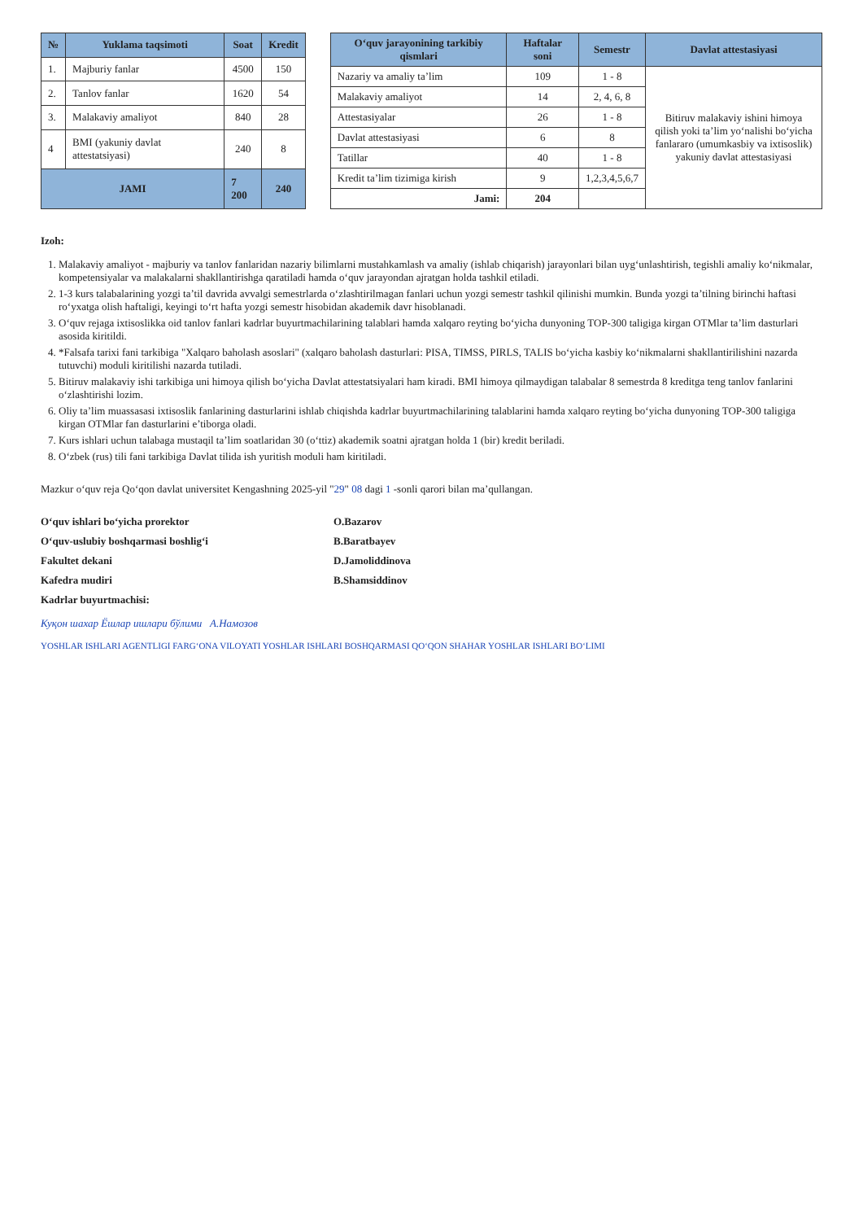| № | Yuklama taqsimoti | Soat | Kredit |
| --- | --- | --- | --- |
| 1. | Majburiy fanlar | 4500 | 150 |
| 2. | Tanlov fanlar | 1620 | 54 |
| 3. | Malakaviy amaliyot | 840 | 28 |
| 4 | BMI (yakuniy davlat attestatsiyasi) | 240 | 8 |
| JAMI | | 7 200 | 240 |
| O‘quv jarayonining tarkibiy qismlari | Haftalar soni | Semestr | Davlat attestasiyasi |
| --- | --- | --- | --- |
| Nazariy va amaliy ta’lim | 109 | 1 - 8 | Bitiruv malakaviy ishini himoya qilish yoki ta’lim yo‘nalishi bo‘yicha fanlararo (umumkasbiy va ixtisoslik) yakuniy davlat attestasiyasi |
| Malakaviy amaliyot | 14 | 2, 4, 6, 8 | |
| Attestasiyalar | 26 | 1 - 8 | |
| Davlat attestasiyasi | 6 | 8 | |
| Tatillar | 40 | 1 - 8 | |
| Kredit ta’lim tizimiga kirish | 9 | 1,2,3,4,5,6,7 | |
| Jami: | 204 | | |
Izoh:
1. Malakaviy amaliyot - majburiy va tanlov fanlaridan nazariy bilimlarni mustahkamlash va amaliy (ishlab chiqarish) jarayonlari bilan uyg‘unlashtirish, tegishli amaliy ko‘nikmalar, kompetensiyalar va malakalarni shakllantirishga qaratiladi hamda o‘quv jarayondan ajratgan holda tashkil etiladi.
2. 1-3 kurs talabalarining yozgi ta’til davrida avvalgi semestrlarda o‘zlashtirilmagan fanlari uchun yozgi semestr tashkil qilinishi mumkin. Bunda yozgi ta’tilning birinchi haftasi ro‘yxatga olish haftaligi, keyingi to‘rt hafta yozgi semestr hisobidan akademik davr hisoblanadi.
3. O‘quv rejaga ixtisoslikka oid tanlov fanlari kadrlar buyurtmachilarining talablari hamda xalqaro reyting bo‘yicha dunyoning TOP-300 taligiga kirgan OTMlar ta’lim dasturlari asosida kiritildi.
4. *Falsafa tarixi fani tarkibiga "Xalqaro baholash asoslari" (xalqaro baholash dasturlari: PISA, TIMSS, PIRLS, TALIS bo‘yicha kasbiy ko‘nikmalarni shakllantirilishini nazarda tutuvchi) moduli kiritilishi nazarda tutiladi.
5. Bitiruv malakaviy ishi tarkibiga uni himoya qilish bo‘yicha Davlat attestatsiyalari ham kiradi. BMI himoya qilmaydigan talabalar 8 semestrda 8 kreditga teng tanlov fanlarini o‘zlashtirishi lozim.
6. Oliy ta’lim muassasasi ixtisoslik fanlarining dasturlarini ishlab chiqishda kadrlar buyurtmachilarining talablarini hamda xalqaro reyting bo‘yicha dunyoning TOP-300 taligiga kirgan OTMlar fan dasturlarini e’tiborga oladi.
7. Kurs ishlari uchun talabaga mustaqil ta’lim soatlaridan 30 (o‘ttiz) akademik soatni ajratgan holda 1 (bir) kredit beriladi.
8. O‘zbek (rus) tili fani tarkibiga Davlat tilida ish yuritish moduli ham kiritiladi.
Mazkur o‘quv reja Qo‘qon davlat universitet Kengashning 2025-yil "29" 08 dagi 1 -sonli qarori bilan ma’qullangan.
O‘quv ishlari bo‘yicha prorektor O.Bazarov
O‘quv-uslubiy boshqarmasi boshlig‘i B.Baratbayev
Fakultet dekani D.Jamoliddinova
Kafedra mudiri B.Shamsiddinov
Kadrlar buyurtmachisi:
Куқон шахар Ёшлар ишлари бўлими А.Намозов
YOSHLAR ISHLARI AGENTLIGI FARG‘ONA VILOYATI YOSHLAR ISHLARI BOSHQARMASI QO‘QON SHAHAR YOSHLAR ISHLARI BO‘LIMI